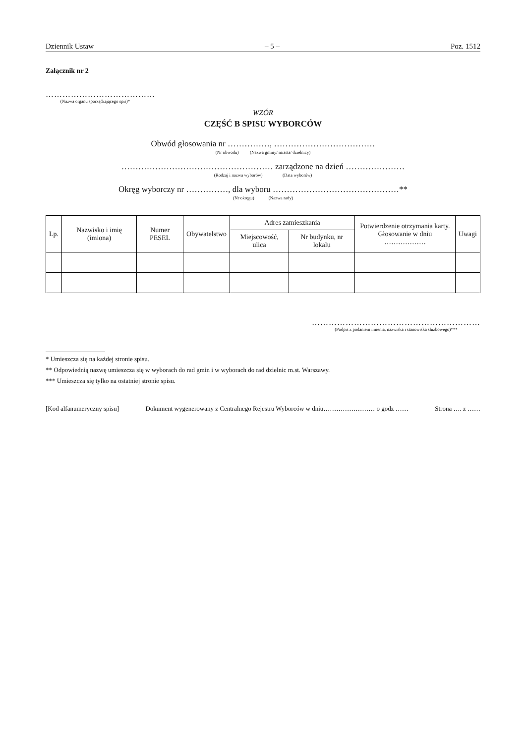Dziennik Ustaw – 5 – Poz. 1512
Załącznik nr 2
…………………………………
(Nazwa organu sporządzającego spis)*
WZÓR
CZĘŚĆ B SPISU WYBORCÓW
Obwód głosowania nr ……………, ………………………………
(Nr obwodu) (Nazwa gminy/ miasta/ dzielnicy)
……………………………………………… zarządzone na dzień …………………
(Rodzaj i nazwa wyborów) (Data wyborów)
Okręg wyborczy nr ……………, dla wyboru ………………………………………**
(Nr okręgu) (Nazwa rady)
| Lp. | Nazwisko i imię (imiona) | Numer PESEL | Obywatelstwo | Adres zamieszkania | | Potwierdzenie otrzymania karty. Głosowanie w dniu ……………… | Uwagi |
| --- | --- | --- | --- | --- | --- | --- | --- |
| | | | | Miejscowość, ulica | Nr budynku, nr lokalu | | |
……………………………………………………
(Podpis z podaniem imienia, nazwiska i stanowiska służbowego)***
* Umieszcza się na każdej stronie spisu.
** Odpowiednią nazwę umieszcza się w wyborach do rad gmin i w wyborach do rad dzielnic m.st. Warszawy.
*** Umieszcza się tylko na ostatniej stronie spisu.
[Kod alfanumeryczny spisu] Dokument wygenerowany z Centralnego Rejestru Wyborców w dniu…………………… o godz …… Strona …. z ……